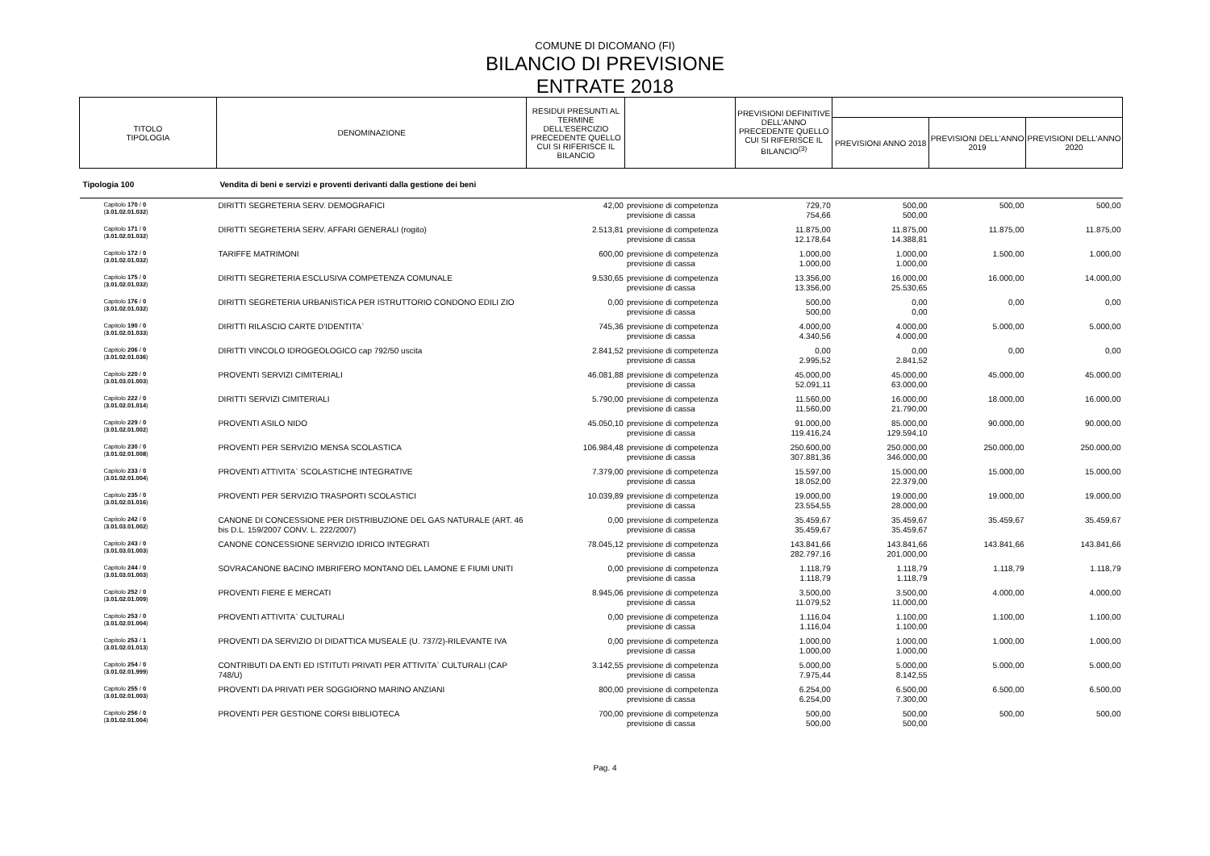COMUNE DI DICOMANO (FI)
BILANCIO DI PREVISIONE
ENTRATE 2018
| TITOLO TIPOLOGIA | DENOMINAZIONE | RESIDUI PRESUNTI AL TERMINE DELL'ESERCIZIO PRECEDENTE QUELLO CUI SI RIFERISCE IL BILANCIO | | PREVISIONI DEFINITIVE DELL'ANNO PRECEDENTE QUELLO CUI SI RIFERISCE IL BILANCIO<sup>(3)</sup> | | | |
| --- | --- | --- | --- | --- | --- | --- | --- |
| | | | | | PREVISIONI ANNO 2018 | PREVISIONI DELL'ANNO 2019 | PREVISIONI DELL'ANNO 2020 |
| Tipologia 100 | Vendita di beni e servizi e proventi derivanti dalla gestione dei beni | | | | | | |
| Capitolo 170 / 0 ( 3.01.02.01.032 ) | DIRITTI SEGRETERIA SERV. DEMOGRAFICI | 42,00 | previsione di competenza previsione di cassa | 729,70 754,66 | 500,00 500,00 | 500,00 | 500,00 |
| Capitolo 171 / 0 ( 3.01.02.01.032 ) | DIRITTI SEGRETERIA SERV. AFFARI GENERALI (rogito) | 2.513,81 | previsione di competenza previsione di cassa | 11.875,00 12.178,64 | 11.875,00 14.388,81 | 11.875,00 | 11.875,00 |
| Capitolo 172 / 0 ( 3.01.02.01.032 ) | TARIFFE MATRIMONI | 600,00 | previsione di competenza previsione di cassa | 1.000,00 1.000,00 | 1.000,00 1.000,00 | 1.500,00 | 1.000,00 |
| Capitolo 175 / 0 ( 3.01.02.01.032 ) | DIRITTI SEGRETERIA ESCLUSIVA COMPETENZA COMUNALE | 9.530,65 | previsione di competenza previsione di cassa | 13.356,00 13.356,00 | 16.000,00 25.530,65 | 16.000,00 | 14.000,00 |
| Capitolo 176 / 0 ( 3.01.02.01.032 ) | DIRITTI SEGRETERIA URBANISTICA PER ISTRUTTORIO CONDONO EDILI ZIO | 0,00 | previsione di competenza previsione di cassa | 500,00 500,00 | 0,00 0,00 | 0,00 | 0,00 |
| Capitolo 190 / 0 ( 3.01.02.01.033 ) | DIRITTI RILASCIO CARTE D'IDENTITA` | 745,36 | previsione di competenza previsione di cassa | 4.000,00 4.340,56 | 4.000,00 4.000,00 | 5.000,00 | 5.000,00 |
| Capitolo 206 / 0 ( 3.01.02.01.036 ) | DIRITTI VINCOLO IDROGEOLOGICO cap 792/50 uscita | 2.841,52 | previsione di competenza previsione di cassa | 0,00 2.995,52 | 0,00 2.841,52 | 0,00 | 0,00 |
| Capitolo 220 / 0 ( 3.01.03.01.003 ) | PROVENTI SERVIZI CIMITERIALI | 46.081,88 | previsione di competenza previsione di cassa | 45.000,00 52.091,11 | 45.000,00 63.000,00 | 45.000,00 | 45.000,00 |
| Capitolo 222 / 0 ( 3.01.02.01.014 ) | DIRITTI SERVIZI CIMITERIALI | 5.790,00 | previsione di competenza previsione di cassa | 11.560,00 11.560,00 | 16.000,00 21.790,00 | 18.000,00 | 16.000,00 |
| Capitolo 229 / 0 ( 3.01.02.01.002 ) | PROVENTI ASILO NIDO | 45.050,10 | previsione di competenza previsione di cassa | 91.000,00 119.416,24 | 85.000,00 129.594,10 | 90.000,00 | 90.000,00 |
| Capitolo 230 / 0 ( 3.01.02.01.008 ) | PROVENTI PER SERVIZIO MENSA SCOLASTICA | 106.984,48 | previsione di competenza previsione di cassa | 250.600,00 307.881,36 | 250.000,00 346.000,00 | 250.000,00 | 250.000,00 |
| Capitolo 233 / 0 ( 3.01.02.01.004 ) | PROVENTI ATTIVITA` SCOLASTICHE INTEGRATIVE | 7.379,00 | previsione di competenza previsione di cassa | 15.597,00 18.052,00 | 15.000,00 22.379,00 | 15.000,00 | 15.000,00 |
| Capitolo 235 / 0 ( 3.01.02.01.016 ) | PROVENTI PER SERVIZIO TRASPORTI SCOLASTICI | 10.039,89 | previsione di competenza previsione di cassa | 19.000,00 23.554,55 | 19.000,00 28.000,00 | 19.000,00 | 19.000,00 |
| Capitolo 242 / 0 ( 3.01.03.01.002 ) | CANONE DI CONCESSIONE PER DISTRIBUZIONE DEL GAS NATURALE (ART. 46 bis D.L. 159/2007 CONV. L. 222/2007) | 0,00 | previsione di competenza previsione di cassa | 35.459,67 35.459,67 | 35.459,67 35.459,67 | 35.459,67 | 35.459,67 |
| Capitolo 243 / 0 ( 3.01.03.01.003 ) | CANONE CONCESSIONE SERVIZIO IDRICO INTEGRATI | 78.045,12 | previsione di competenza previsione di cassa | 143.841,66 282.797,16 | 143.841,66 201.000,00 | 143.841,66 | 143.841,66 |
| Capitolo 244 / 0 ( 3.01.03.01.003 ) | SOVRACANONE BACINO IMBRIFERO MONTANO DEL LAMONE E FIUMI UNITI | 0,00 | previsione di competenza previsione di cassa | 1.118,79 1.118,79 | 1.118,79 1.118,79 | 1.118,79 | 1.118,79 |
| Capitolo 252 / 0 ( 3.01.02.01.009 ) | PROVENTI FIERE E MERCATI | 8.945,06 | previsione di competenza previsione di cassa | 3.500,00 11.079,52 | 3.500,00 11.000,00 | 4.000,00 | 4.000,00 |
| Capitolo 253 / 0 ( 3.01.02.01.004 ) | PROVENTI ATTIVITA` CULTURALI | 0,00 | previsione di competenza previsione di cassa | 1.116,04 1.116,04 | 1.100,00 1.100,00 | 1.100,00 | 1.100,00 |
| Capitolo 253 / 1 ( 3.01.02.01.013 ) | PROVENTI DA SERVIZIO DI DIDATTICA MUSEALE (U. 737/2)-RILEVANTE IVA | 0,00 | previsione di competenza previsione di cassa | 1.000,00 1.000,00 | 1.000,00 1.000,00 | 1.000,00 | 1.000,00 |
| Capitolo 254 / 0 ( 3.01.02.01.999 ) | CONTRIBUTI DA ENTI ED ISTITUTI PRIVATI PER ATTIVITA` CULTURALI (CAP 748/U) | 3.142,55 | previsione di competenza previsione di cassa | 5.000,00 7.975,44 | 5.000,00 8.142,55 | 5.000,00 | 5.000,00 |
| Capitolo 255 / 0 ( 3.01.02.01.003 ) | PROVENTI DA PRIVATI PER SOGGIORNO MARINO ANZIANI | 800,00 | previsione di competenza previsione di cassa | 6.254,00 6.254,00 | 6.500,00 7.300,00 | 6.500,00 | 6.500,00 |
| Capitolo 256 / 0 ( 3.01.02.01.004 ) | PROVENTI PER GESTIONE CORSI BIBLIOTECA | 700,00 | previsione di competenza previsione di cassa | 500,00 500,00 | 500,00 500,00 | 500,00 | 500,00 |
Pag. 4